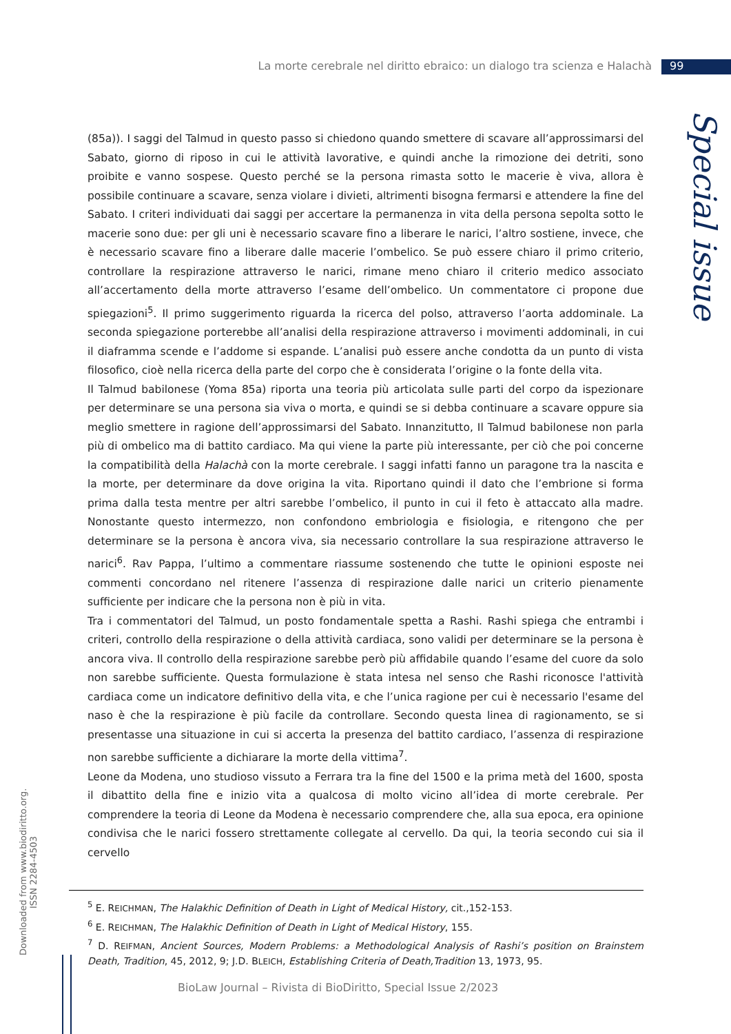La morte cerebrale nel diritto ebraico: un dialogo tra scienza e Halachà 99
Special issue
(85a)). I saggi del Talmud in questo passo si chiedono quando smettere di scavare all’approssimarsi del Sabato, giorno di riposo in cui le attività lavorative, e quindi anche la rimozione dei detriti, sono proibite e vanno sospese. Questo perché se la persona rimasta sotto le macerie è viva, allora è possibile continuare a scavare, senza violare i divieti, altrimenti bisogna fermarsi e attendere la fine del Sabato. I criteri individuati dai saggi per accertare la permanenza in vita della persona sepolta sotto le macerie sono due: per gli uni è necessario scavare fino a liberare le narici, l’altro sostiene, invece, che è necessario scavare fino a liberare dalle macerie l’ombelico. Se può essere chiaro il primo criterio, controllare la respirazione attraverso le narici, rimane meno chiaro il criterio medico associato all’accertamento della morte attraverso l’esame dell’ombelico. Un commentatore ci propone due spiegazioni<sup>5</sup>. Il primo suggerimento riguarda la ricerca del polso, attraverso l’aorta addominale. La seconda spiegazione porterebbe all’analisi della respirazione attraverso i movimenti addominali, in cui il diaframma scende e l’addome si espande. L’analisi può essere anche condotta da un punto di vista filosofico, cioè nella ricerca della parte del corpo che è considerata l’origine o la fonte della vita.
Il Talmud babilonese (Yoma 85a) riporta una teoria più articolata sulle parti del corpo da ispezionare per determinare se una persona sia viva o morta, e quindi se si debba continuare a scavare oppure sia meglio smettere in ragione dell’approssimarsi del Sabato. Innanzitutto, Il Talmud babilonese non parla più di ombelico ma di battito cardiaco. Ma qui viene la parte più interessante, per ciò che poi concerne la compatibilità della Halachà con la morte cerebrale. I saggi infatti fanno un paragone tra la nascita e la morte, per determinare da dove origina la vita. Riportano quindi il dato che l’embrione si forma prima dalla testa mentre per altri sarebbe l’ombelico, il punto in cui il feto è attaccato alla madre. Nonostante questo intermezzo, non confondono embriologia e fisiologia, e ritengono che per determinare se la persona è ancora viva, sia necessario controllare la sua respirazione attraverso le narici<sup>6</sup>. Rav Pappa, l’ultimo a commentare riassume sostenendo che tutte le opinioni esposte nei commenti concordano nel ritenere l’assenza di respirazione dalle narici un criterio pienamente sufficiente per indicare che la persona non è più in vita.
Tra i commentatori del Talmud, un posto fondamentale spetta a Rashi. Rashi spiega che entrambi i criteri, controllo della respirazione o della attività cardiaca, sono validi per determinare se la persona è ancora viva. Il controllo della respirazione sarebbe però più affidabile quando l’esame del cuore da solo non sarebbe sufficiente. Questa formulazione è stata intesa nel senso che Rashi riconosce l'attività cardiaca come un indicatore definitivo della vita, e che l’unica ragione per cui è necessario l'esame del naso è che la respirazione è più facile da controllare. Secondo questa linea di ragionamento, se si presentasse una situazione in cui si accerta la presenza del battito cardiaco, l’assenza di respirazione non sarebbe sufficiente a dichiarare la morte della vittima<sup>7</sup>.
Leone da Modena, uno studioso vissuto a Ferrara tra la fine del 1500 e la prima metà del 1600, sposta il dibattito della fine e inizio vita a qualcosa di molto vicino all’idea di morte cerebrale. Per comprendere la teoria di Leone da Modena è necessario comprendere che, alla sua epoca, era opinione condivisa che le narici fossero strettamente collegate al cervello. Da qui, la teoria secondo cui sia il cervello
<sup>5</sup> E. REICHMAN, The Halakhic Definition of Death in Light of Medical History, cit.,152-153.
<sup>6</sup> E. REICHMAN, The Halakhic Definition of Death in Light of Medical History, 155.
<sup>7</sup> D. REIFMAN, Ancient Sources, Modern Problems: a Methodological Analysis of Rashi’s position on Brainstem Death, Tradition, 45, 2012, 9; J.D. BLEICH, Establishing Criteria of Death,Tradition 13, 1973, 95.
Downloaded from www.biodiritto.org.
ISSN 2284-4503
BioLaw Journal – Rivista di BioDiritto, Special Issue 2/2023